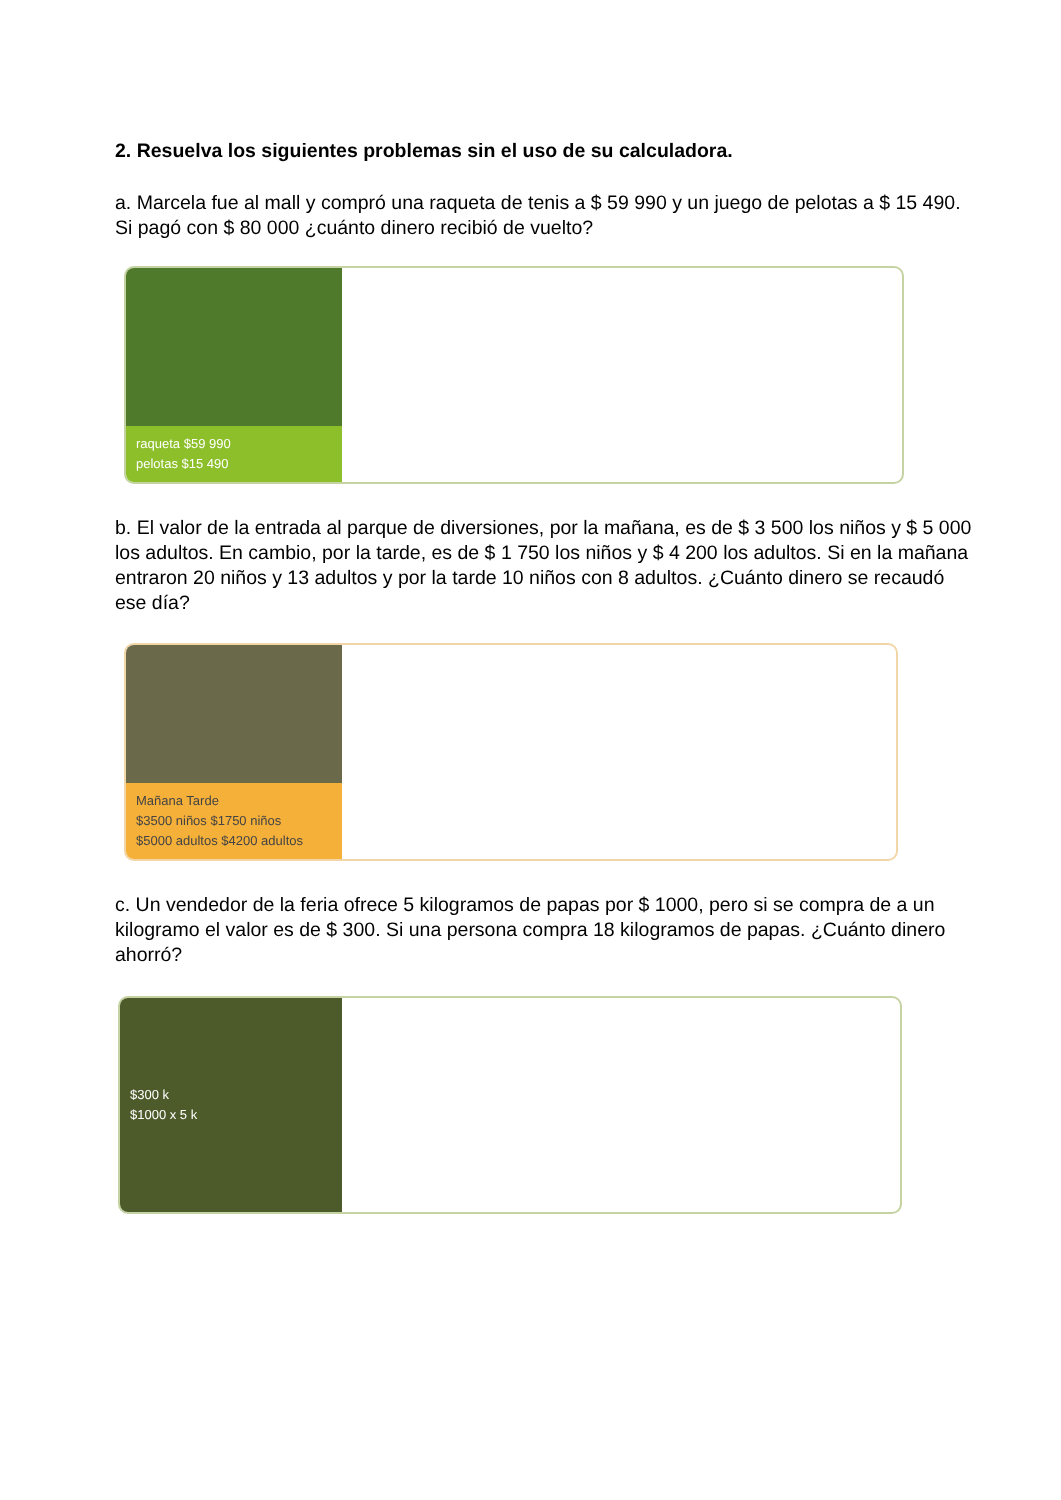2. Resuelva los siguientes problemas sin el uso de su calculadora.
a. Marcela fue al mall y compró una raqueta de tenis a $ 59 990 y un juego de pelotas a $ 15 490. Si pagó con $ 80 000 ¿cuánto dinero recibió de vuelto?
raqueta $59 990
pelotas $15 490
b. El valor de la entrada al parque de diversiones, por la mañana, es de $ 3 500 los niños y $ 5 000 los adultos. En cambio, por la tarde, es de $ 1 750 los niños y $ 4 200 los adultos. Si en la mañana entraron 20 niños y 13 adultos y por la tarde 10 niños con 8 adultos. ¿Cuánto dinero se recaudó ese día?
Mañana Tarde
$3500 niños $1750 niños
$5000 adultos $4200 adultos
c. Un vendedor de la feria ofrece 5 kilogramos de papas por $ 1000, pero si se compra de a un kilogramo el valor es de $ 300. Si una persona compra 18 kilogramos de papas. ¿Cuánto dinero ahorró?
$300 k
$1000 x 5 k